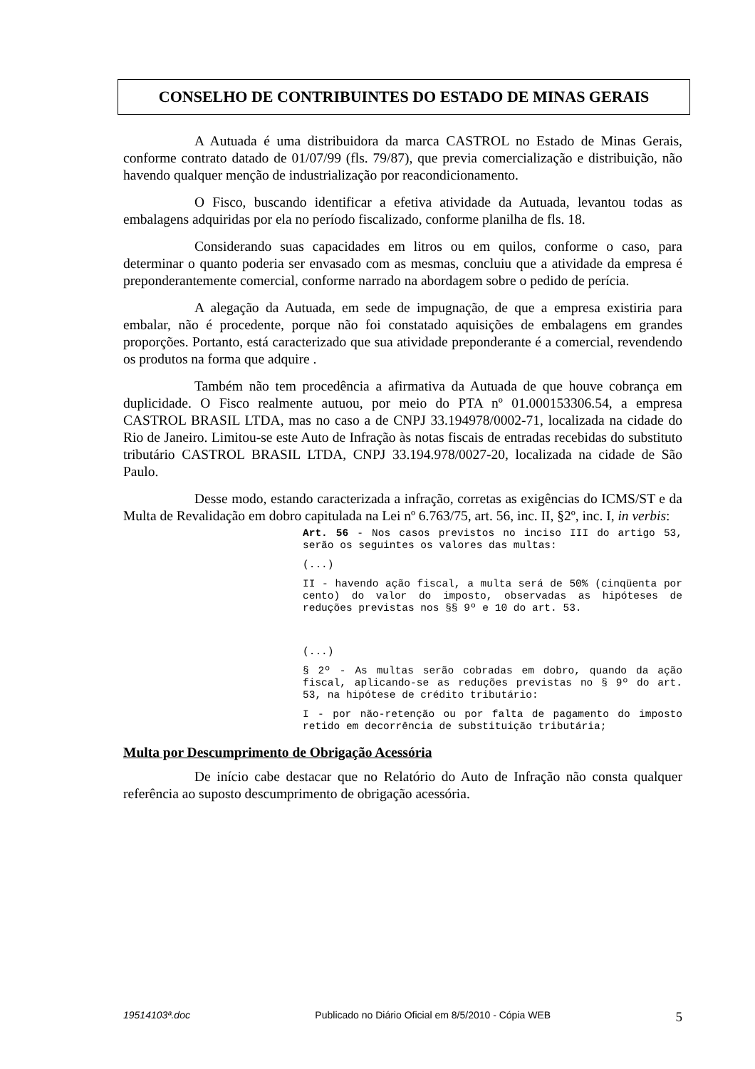CONSELHO DE CONTRIBUINTES DO ESTADO DE MINAS GERAIS
A Autuada é uma distribuidora da marca CASTROL no Estado de Minas Gerais, conforme contrato datado de 01/07/99 (fls. 79/87), que previa comercialização e distribuição, não havendo qualquer menção de industrialização por reacondicionamento.
O Fisco, buscando identificar a efetiva atividade da Autuada, levantou todas as embalagens adquiridas por ela no período fiscalizado, conforme planilha de fls. 18.
Considerando suas capacidades em litros ou em quilos, conforme o caso, para determinar o quanto poderia ser envasado com as mesmas, concluiu que a atividade da empresa é preponderantemente comercial, conforme narrado na abordagem sobre o pedido de perícia.
A alegação da Autuada, em sede de impugnação, de que a empresa existiria para embalar, não é procedente, porque não foi constatado aquisições de embalagens em grandes proporções. Portanto, está caracterizado que sua atividade preponderante é a comercial, revendendo os produtos na forma que adquire .
Também não tem procedência a afirmativa da Autuada de que houve cobrança em duplicidade. O Fisco realmente autuou, por meio do PTA nº 01.000153306.54, a empresa CASTROL BRASIL LTDA, mas no caso a de CNPJ 33.194978/0002-71, localizada na cidade do Rio de Janeiro. Limitou-se este Auto de Infração às notas fiscais de entradas recebidas do substituto tributário CASTROL BRASIL LTDA, CNPJ 33.194.978/0027-20, localizada na cidade de São Paulo.
Desse modo, estando caracterizada a infração, corretas as exigências do ICMS/ST e da Multa de Revalidação em dobro capitulada na Lei nº 6.763/75, art. 56, inc. II, §2º, inc. I, in verbis:
Art. 56 - Nos casos previstos no inciso III do artigo 53, serão os seguintes os valores das multas:
(...)
II - havendo ação fiscal, a multa será de 50% (cinqüenta por cento) do valor do imposto, observadas as hipóteses de reduções previstas nos §§ 9º e 10 do art. 53.
(...)
§ 2º - As multas serão cobradas em dobro, quando da ação fiscal, aplicando-se as reduções previstas no § 9º do art. 53, na hipótese de crédito tributário:
I - por não-retenção ou por falta de pagamento do imposto retido em decorrência de substituição tributária;
Multa por Descumprimento de Obrigação Acessória
De início cabe destacar que no Relatório do Auto de Infração não consta qualquer referência ao suposto descumprimento de obrigação acessória.
19514103ª.doc Publicado no Diário Oficial em 8/5/2010 - Cópia WEB 5